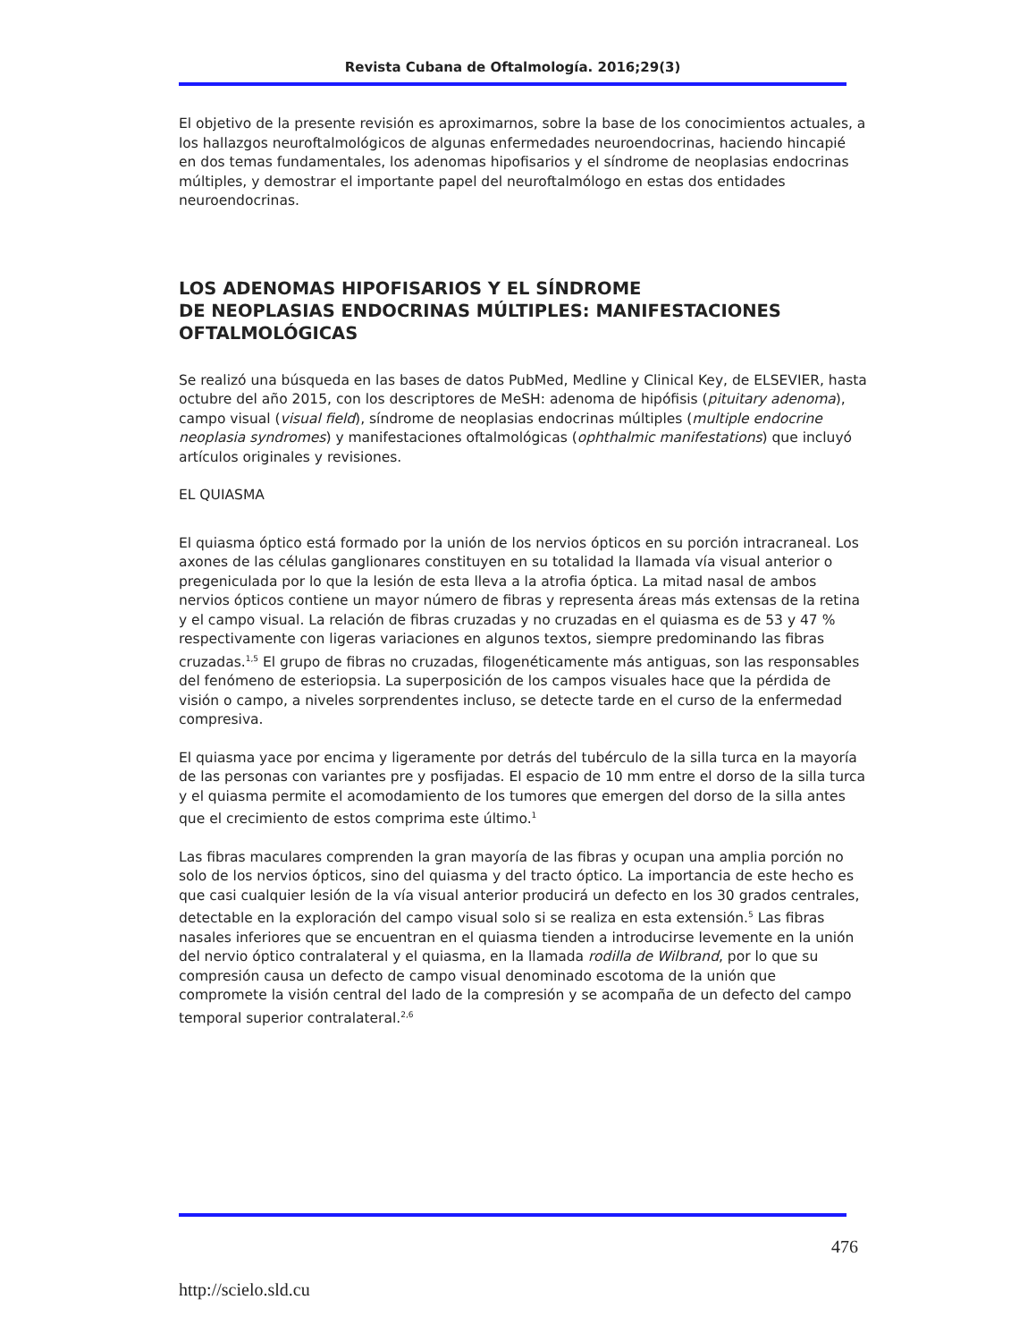Revista Cubana de Oftalmología. 2016;29(3)
El objetivo de la presente revisión es aproximarnos, sobre la base de los conocimientos actuales, a los hallazgos neuroftalmológicos de algunas enfermedades neuroendocrinas, haciendo hincapié en dos temas fundamentales, los adenomas hipofisarios y el síndrome de neoplasias endocrinas múltiples, y demostrar el importante papel del neuroftalmólogo en estas dos entidades neuroendocrinas.
LOS ADENOMAS HIPOFISARIOS Y EL SÍNDROME
DE NEOPLASIAS ENDOCRINAS MÚLTIPLES: MANIFESTACIONES OFTALMOLÓGICAS
Se realizó una búsqueda en las bases de datos PubMed, Medline y Clinical Key, de ELSEVIER, hasta octubre del año 2015, con los descriptores de MeSH: adenoma de hipófisis (pituitary adenoma), campo visual (visual field), síndrome de neoplasias endocrinas múltiples (multiple endocrine neoplasia syndromes) y manifestaciones oftalmológicas (ophthalmic manifestations) que incluyó artículos originales y revisiones.
EL QUIASMA
El quiasma óptico está formado por la unión de los nervios ópticos en su porción intracraneal. Los axones de las células ganglionares constituyen en su totalidad la llamada vía visual anterior o pregeniculada por lo que la lesión de esta lleva a la atrofia óptica. La mitad nasal de ambos nervios ópticos contiene un mayor número de fibras y representa áreas más extensas de la retina y el campo visual. La relación de fibras cruzadas y no cruzadas en el quiasma es de 53 y 47 % respectivamente con ligeras variaciones en algunos textos, siempre predominando las fibras cruzadas.<sup>1,5</sup> El grupo de fibras no cruzadas, filogenéticamente más antiguas, son las responsables del fenómeno de esteriopsia. La superposición de los campos visuales hace que la pérdida de visión o campo, a niveles sorprendentes incluso, se detecte tarde en el curso de la enfermedad compresiva.
El quiasma yace por encima y ligeramente por detrás del tubérculo de la silla turca en la mayoría de las personas con variantes pre y posfijadas. El espacio de 10 mm entre el dorso de la silla turca y el quiasma permite el acomodamiento de los tumores que emergen del dorso de la silla antes que el crecimiento de estos comprima este último.<sup>1</sup>
Las fibras maculares comprenden la gran mayoría de las fibras y ocupan una amplia porción no solo de los nervios ópticos, sino del quiasma y del tracto óptico. La importancia de este hecho es que casi cualquier lesión de la vía visual anterior producirá un defecto en los 30 grados centrales, detectable en la exploración del campo visual solo si se realiza en esta extensión.<sup>5</sup> Las fibras nasales inferiores que se encuentran en el quiasma tienden a introducirse levemente en la unión del nervio óptico contralateral y el quiasma, en la llamada rodilla de Wilbrand, por lo que su compresión causa un defecto de campo visual denominado escotoma de la unión que compromete la visión central del lado de la compresión y se acompaña de un defecto del campo temporal superior contralateral.<sup>2,6</sup>
476
http://scielo.sld.cu